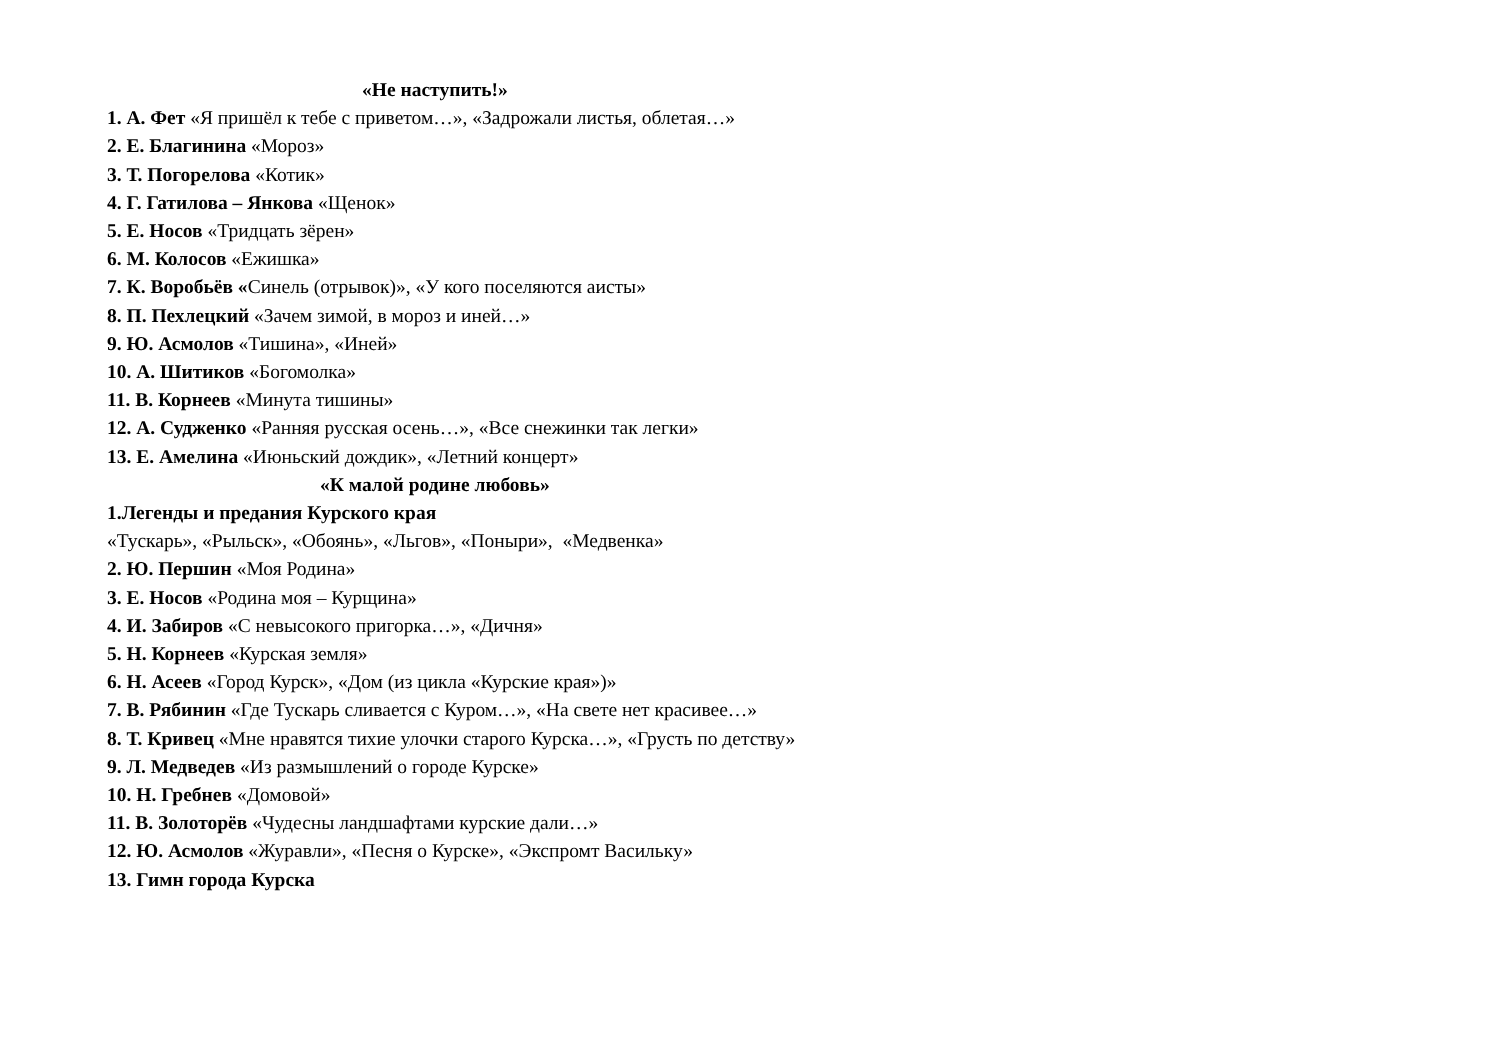«Не наступить!»
1. А. Фет «Я пришёл к тебе с приветом…», «Задрожали листья, облетая…»
2. Е. Благинина «Мороз»
3. Т. Погорелова «Котик»
4. Г. Гатилова – Янкова «Щенок»
5. Е. Носов «Тридцать зёрен»
6. М. Колосов «Ежишка»
7. К. Воробьёв «Синель (отрывок)», «У кого поселяются аисты»
8. П. Пехлецкий «Зачем зимой, в мороз и иней…»
9. Ю. Асмолов «Тишина», «Иней»
10. А. Шитиков «Богомолка»
11. В. Корнеев «Минута тишины»
12. А. Судженко «Ранняя русская осень…», «Все снежинки так легки»
13. Е. Амелина «Июньский дождик», «Летний концерт»
«К малой родине любовь»
1.Легенды и предания Курского края
«Тускарь», «Рыльск», «Обоянь», «Льгов», «Поныри», «Медвенка»
2. Ю. Першин «Моя Родина»
3. Е. Носов «Родина моя – Курщина»
4. И. Забиров «С невысокого пригорка…», «Дичня»
5. Н. Корнеев «Курская земля»
6. Н. Асеев «Город Курск», «Дом (из цикла «Курские края»)»
7. В. Рябинин «Где Тускарь сливается с Куром…», «На свете нет красивее…»
8. Т. Кривец «Мне нравятся тихие улочки старого Курска…», «Грусть по детству»
9. Л. Медведев «Из размышлений о городе Курске»
10. Н. Гребнев «Домовой»
11. В. Золоторёв «Чудесны ландшафтами курские дали…»
12. Ю. Асмолов «Журавли», «Песня о Курске», «Экспромт Васильку»
13. Гимн города Курска